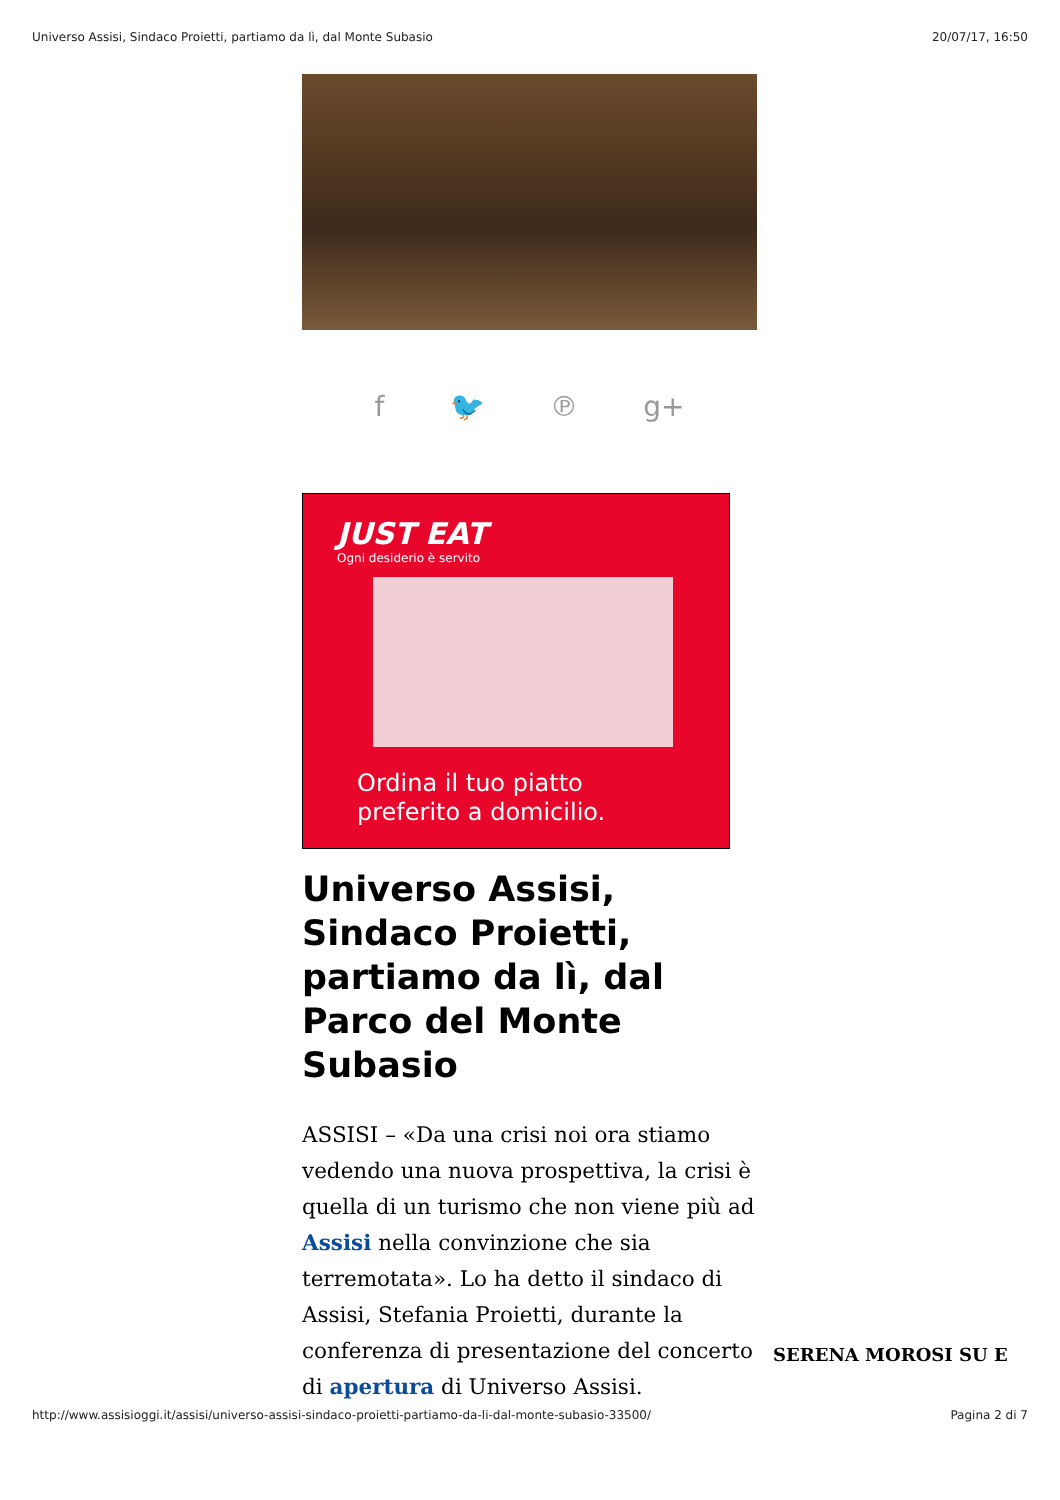Universo Assisi, Sindaco Proietti, partiamo da lì, dal Monte Subasio 20/07/17, 16:50
f 🐦 ℗ g+
JUST EAT
Ogni desiderio è servito
Ordina il tuo piatto
preferito a domicilio.
Universo Assisi, Sindaco Proietti, partiamo da lì, dal Parco del Monte Subasio
ASSISI – «Da una crisi noi ora stiamo vedendo una nuova prospettiva, la crisi è quella di un turismo che non viene più ad Assisi nella convinzione che sia terremotata». Lo ha detto il sindaco di Assisi, Stefania Proietti, durante la conferenza di presentazione del concerto di apertura di Universo Assisi.
SERENA MOROSI SU E
http://www.assisioggi.it/assisi/universo-assisi-sindaco-proietti-partiamo-da-li-dal-monte-subasio-33500/ Pagina 2 di 7